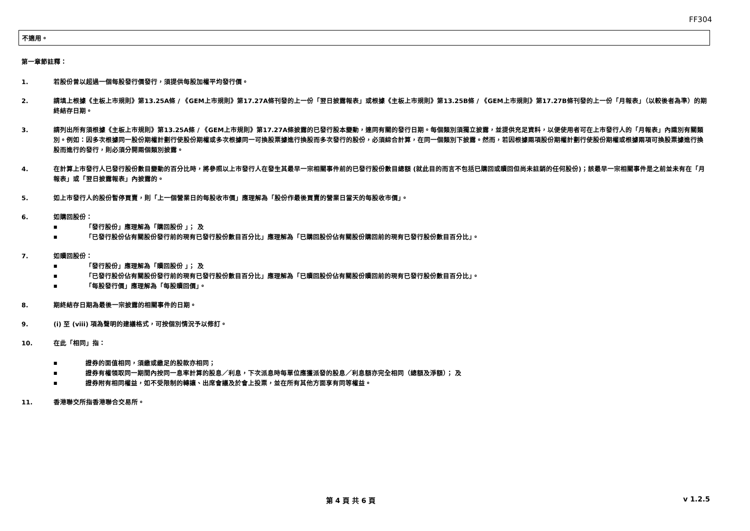FF304
不適用。
第一章節註釋：
1. 若股份曾以超過一個每股發行價發行，須提供每股加權平均發行價。
2. 請填上根據《主板上市規則》第13.25A條 / 《GEM上市規則》第17.27A條刊發的上一份「翌日披露報表」或根據《主板上市規則》第13.25B條 / 《GEM上市規則》第17.27B條刊發的上一份「月報表」（以較後者為準）的期終結存日期。
3. 請列出所有須根據《主板上市規則》第13.25A條 / 《GEM上市規則》第17.27A條披露的已發行股本變動，連同有關的發行日期。每個類別須獨立披露，並提供充足資料，以便使用者可在上市發行人的「月報表」內識別有關類別。例如：因多次根據同一股份期權計劃行使股份期權或多次根據同一可換股票據進行換股而多次發行的股份，必須綜合計算，在同一個類別下披露。然而，若因根據兩項股份期權計劃行使股份期權或根據兩項可換股票據進行換股而進行的發行，則必須分開兩個類別披露。
4. 在計算上市發行人已發行股份數目變動的百分比時，將參照以上市發行人在發生其最早一宗相關事件前的已發行股份數目總額 (就此目的而言不包括已購回或贖回但尚未註銷的任何股份)；該最早一宗相關事件是之前並未有在「月報表」或「翌日披露報表」內披露的。
5. 如上市發行人的股份暫停買賣，則「上一個營業日的每股收市價」應理解為「股份作最後買賣的營業日當天的每股收市價」。
6. 如購回股份：
■ 「發行股份」應理解為「購回股份 」； 及
■ 「已發行股份佔有關股份發行前的現有已發行股份數目百分比」應理解為「已購回股份佔有關股份購回前的現有已發行股份數目百分比」。
7. 如贖回股份：
■ 「發行股份」應理解為「贖回股份 」； 及
■ 「已發行股份佔有關股份發行前的現有已發行股份數目百分比」應理解為「已贖回股份佔有關股份贖回前的現有已發行股份數目百分比」。
■ 「每股發行價」應理解為「每股贖回價」。
8. 期終結存日期為最後一宗披露的相關事件的日期。
9. (i) 至 (viii) 項為聲明的建議格式，可按個別情況予以修訂。
10. 在此「相同」指：
■ 證券的面值相同，須繳或繳足的股款亦相同；
■ 證券有權領取同一期間內按同一息率計算的股息／利息，下次派息時每單位應獲派發的股息／利息額亦完全相同（總額及淨額）； 及
■ 證券附有相同權益，如不受限制的轉讓、出席會議及於會上投票，並在所有其他方面享有同等權益。
11. 香港聯交所指香港聯合交易所。
第 4 頁 共 6 頁 v 1.2.5